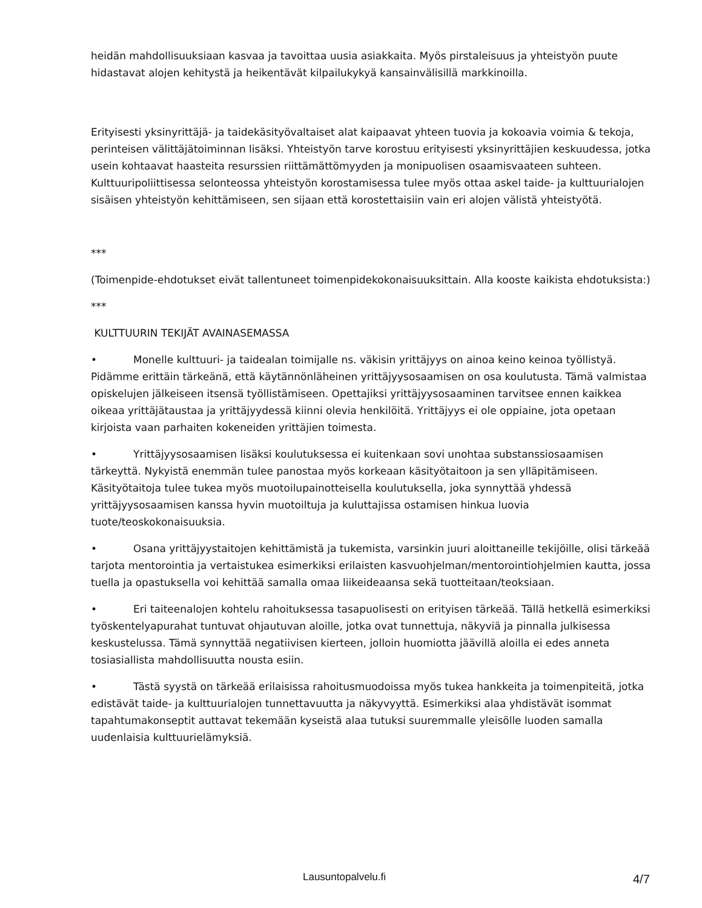heidän mahdollisuuksiaan kasvaa ja tavoittaa uusia asiakkaita. Myös pirstaleisuus ja yhteistyön puute hidastavat alojen kehitystä ja heikentävät kilpailukykyä kansainvälisillä markkinoilla.
Erityisesti yksinyrittäjä- ja taidekäsityövaltaiset alat kaipaavat yhteen tuovia ja kokoavia voimia & tekoja, perinteisen välittäjätoiminnan lisäksi. Yhteistyön tarve korostuu erityisesti yksinyrittäjien keskuudessa, jotka usein kohtaavat haasteita resurssien riittämättömyyden ja monipuolisen osaamisvaateen suhteen. Kulttuuripoliittisessa selonteossa yhteistyön korostamisessa tulee myös ottaa askel taide- ja kulttuurialojen sisäisen yhteistyön kehittämiseen, sen sijaan että korostettaisiin vain eri alojen välistä yhteistyötä.
***
(Toimenpide-ehdotukset eivät tallentuneet toimenpidekokonaisuuksittain. Alla kooste kaikista ehdotuksista:)
***
KULTTUURIN TEKIJÄT AVAINASEMASSA
• Monelle kulttuuri- ja taidealan toimijalle ns. väkisin yrittäjyys on ainoa keino keinoa työllistyä. Pidämme erittäin tärkeänä, että käytännönläheinen yrittäjyysosaamisen on osa koulutusta. Tämä valmistaa opiskelujen jälkeiseen itsensä työllistämiseen. Opettajiksi yrittäjyysosaaminen tarvitsee ennen kaikkea oikeaa yrittäjätaustaa ja yrittäjyydessä kiinni olevia henkilöitä. Yrittäjyys ei ole oppiaine, jota opetaan kirjoista vaan parhaiten kokeneiden yrittäjien toimesta.
• Yrittäjyysosaamisen lisäksi koulutuksessa ei kuitenkaan sovi unohtaa substanssiosaamisen tärkeyttä. Nykyistä enemmän tulee panostaa myös korkeaan käsityötaitoon ja sen ylläpitämiseen. Käsityötaitoja tulee tukea myös muotoilupainotteisella koulutuksella, joka synnyttää yhdessä yrittäjyysosaamisen kanssa hyvin muotoiltuja ja kuluttajissa ostamisen hinkua luovia tuote/teoskokonaisuuksia.
• Osana yrittäjyystaitojen kehittämistä ja tukemista, varsinkin juuri aloittaneille tekijöille, olisi tärkeää tarjota mentorointia ja vertaistukea esimerkiksi erilaisten kasvuohjelman/mentorointiohjelmien kautta, jossa tuella ja opastuksella voi kehittää samalla omaa liikeideaansa sekä tuotteitaan/teoksiaan.
• Eri taiteenalojen kohtelu rahoituksessa tasapuolisesti on erityisen tärkeää. Tällä hetkellä esimerkiksi työskentelyapurahat tuntuvat ohjautuvan aloille, jotka ovat tunnettuja, näkyviä ja pinnalla julkisessa keskustelussa. Tämä synnyttää negatiivisen kierteen, jolloin huomiotta jäävillä aloilla ei edes anneta tosiasiallista mahdollisuutta nousta esiin.
• Tästä syystä on tärkeää erilaisissa rahoitusmuodoissa myös tukea hankkeita ja toimenpiteitä, jotka edistävät taide- ja kulttuurialojen tunnettavuutta ja näkyvyyttä. Esimerkiksi alaa yhdistävät isommat tapahtumakonseptit auttavat tekemään kyseistä alaa tutuksi suuremmalle yleisölle luoden samalla uudenlaisia kulttuurielämyksiä.
Lausuntopalvelu.fi 4/7